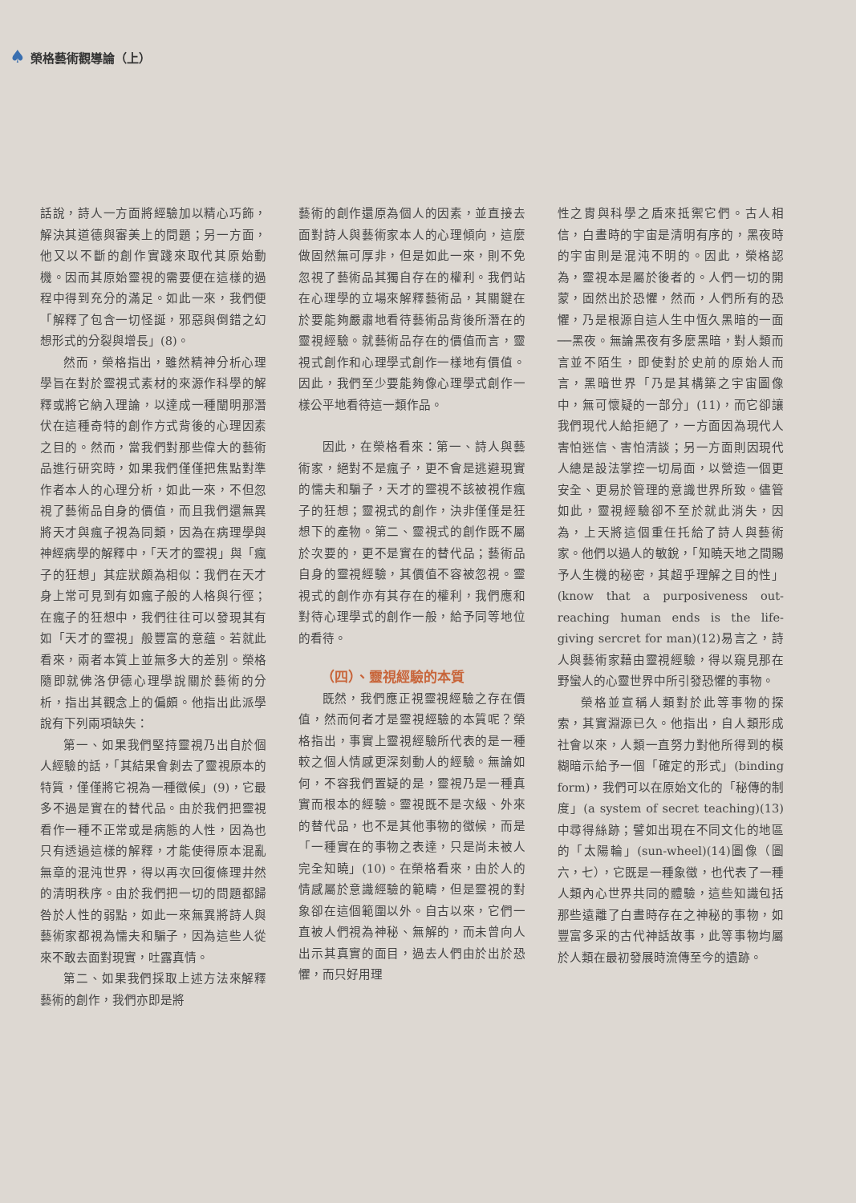♠ 榮格藝術觀導論（上）
話說，詩人一方面將經驗加以精心巧飾，解決其道德與審美上的問題；另一方面，他又以不斷的創作實踐來取代其原始動機。因而其原始靈視的需要便在這樣的過程中得到充分的滿足。如此一來，我們便「解釋了包含一切怪誕，邪惡與倒錯之幻想形式的分裂與增長」(8)。
然而，榮格指出，雖然精神分析心理學旨在對於靈視式素材的來源作科學的解釋或將它納入理論，以達成一種闡明那潛伏在這種奇特的創作方式背後的心理因素之目的。然而，當我們對那些偉大的藝術品進行研究時，如果我們僅僅把焦點對準作者本人的心理分析，如此一來，不但忽視了藝術品自身的價值，而且我們還無異將天才與瘋子視為同類，因為在病理學與神經病學的解釋中，「天才的靈視」與「瘋子的狂想」其症狀頗為相似：我們在天才身上常可見到有如瘋子般的人格與行徑；在瘋子的狂想中，我們往往可以發現其有如「天才的靈視」般豐富的意蘊。若就此看來，兩者本質上並無多大的差別。榮格隨即就佛洛伊德心理學說關於藝術的分析，指出其觀念上的偏頗。他指出此派學說有下列兩項缺失：
第一、如果我們堅持靈視乃出自於個人經驗的話，「其結果會剝去了靈視原本的特質，僅僅將它視為一種徵候」(9)，它最多不過是實在的替代品。由於我們把靈視看作一種不正常或是病態的人性，因為也只有透過這樣的解釋，才能使得原本混亂無章的混沌世界，得以再次回復條理井然的清明秩序。由於我們把一切的問題都歸咎於人性的弱點，如此一來無異將詩人與藝術家都視為懦夫和騙子，因為這些人從來不敢去面對現實，吐露真情。
第二、如果我們採取上述方法來解釋藝術的創作，我們亦即是將
藝術的創作還原為個人的因素，並直接去面對詩人與藝術家本人的心理傾向，這麼做固然無可厚非，但是如此一來，則不免忽視了藝術品其獨自存在的權利。我們站在心理學的立場來解釋藝術品，其關鍵在於要能夠嚴肅地看待藝術品背後所潛在的靈視經驗。就藝術品存在的價值而言，靈視式創作和心理學式創作一樣地有價值。因此，我們至少要能夠像心理學式創作一樣公平地看待這一類作品。
因此，在榮格看來：第一、詩人與藝術家，絕對不是瘋子，更不會是逃避現實的懦夫和騙子，天才的靈視不該被視作瘋子的狂想；靈視式的創作，決非僅僅是狂想下的產物。第二、靈視式的創作既不屬於次要的，更不是實在的替代品；藝術品自身的靈視經驗，其價值不容被忽視。靈視式的創作亦有其存在的權利，我們應和對待心理學式的創作一般，給予同等地位的看待。
（四）、靈視經驗的本質
既然，我們應正視靈視經驗之存在價值，然而何者才是靈視經驗的本質呢？榮格指出，事實上靈視經驗所代表的是一種較之個人情感更深刻動人的經驗。無論如何，不容我們置疑的是，靈視乃是一種真實而根本的經驗。靈視既不是次級、外來的替代品，也不是其他事物的徵候，而是「一種實在的事物之表達，只是尚未被人完全知曉」(10)。在榮格看來，由於人的情感屬於意識經驗的範疇，但是靈視的對象卻在這個範圍以外。自古以來，它們一直被人們視為神秘、無解的，而未曾向人出示其真實的面目，過去人們由於出於恐懼，而只好用理
性之胄與科學之盾來抵禦它們。古人相信，白晝時的宇宙是清明有序的，黑夜時的宇宙則是混沌不明的。因此，榮格認為，靈視本是屬於後者的。人們一切的開蒙，固然出於恐懼，然而，人們所有的恐懼，乃是根源自這人生中恆久黑暗的一面──黑夜。無論黑夜有多麼黑暗，對人類而言並不陌生，即使對於史前的原始人而言，黑暗世界「乃是其構築之宇宙圖像中，無可懷疑的一部分」(11)，而它卻讓我們現代人給拒絕了，一方面因為現代人害怕迷信、害怕清談；另一方面則因現代人總是設法掌控一切局面，以營造一個更安全、更易於管理的意識世界所致。儘管如此，靈視經驗卻不至於就此消失，因為，上天將這個重任托給了詩人與藝術家。他們以過人的敏銳，「知曉天地之間賜予人生機的秘密，其超乎理解之目的性」(know that a purposiveness out-reaching human ends is the life-giving sercret for man)(12)易言之，詩人與藝術家藉由靈視經驗，得以窺見那在野蠻人的心靈世界中所引發恐懼的事物。
榮格並宣稱人類對於此等事物的探索，其實淵源已久。他指出，自人類形成社會以來，人類一直努力對他所得到的模糊暗示給予一個「確定的形式」(binding form)，我們可以在原始文化的「秘傳的制度」(a system of secret teaching)(13)中尋得絲跡；譬如出現在不同文化的地區的「太陽輪」(sun-wheel)(14)圖像（圖六，七），它既是一種象徵，也代表了一種人類內心世界共同的體驗，這些知識包括那些遠離了白晝時存在之神秘的事物，如豐富多采的古代神話故事，此等事物均屬於人類在最初發展時流傳至今的遺跡。